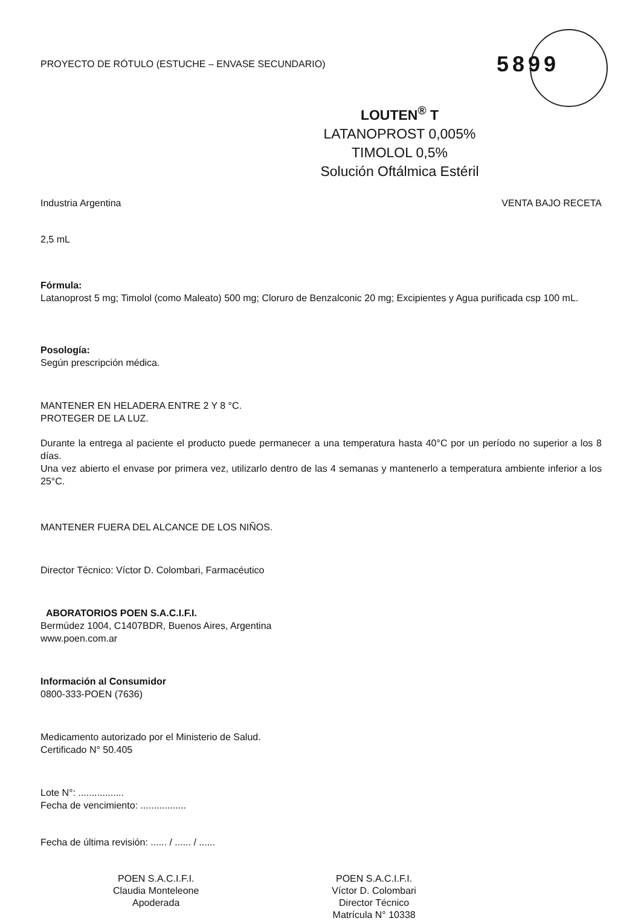PROYECTO DE RÓTULO (ESTUCHE – ENVASE SECUNDARIO) 5899
LOUTEN<sup>®</sup> T
LATANOPROST 0,005%
TIMOLOL 0,5%
Solución Oftálmica Estéril
Industria Argentina VENTA BAJO RECETA
2,5 mL
Fórmula:
Latanoprost 5 mg; Timolol (como Maleato) 500 mg; Cloruro de Benzalconic 20 mg; Excipientes y Agua purificada csp 100 mL.
Posología:
Según prescripción médica.
MANTENER EN HELADERA ENTRE 2 Y 8 °C.
PROTEGER DE LA LUZ.
Durante la entrega al paciente el producto puede permanecer a una temperatura hasta 40°C por un período no superior a los 8 días.
Una vez abierto el envase por primera vez, utilizarlo dentro de las 4 semanas y mantenerlo a temperatura ambiente inferior a los 25°C.
MANTENER FUERA DEL ALCANCE DE LOS NIÑOS.
Director Técnico: Víctor D. Colombari, Farmacéutico
ABORATORIOS POEN S.A.C.I.F.I.
Bermúdez 1004, C1407BDR, Buenos Aires, Argentina
www.poen.com.ar
Información al Consumidor
0800-333-POEN (7636)
Medicamento autorizado por el Ministerio de Salud.
Certificado N° 50.405
Lote N°: .................
Fecha de vencimiento: .................
Fecha de última revisión: ...... / ...... / ......
POEN S.A.C.I.F.I.
Claudia Monteleone
Apoderada
POEN S.A.C.I.F.I.
Víctor D. Colombari
Director Técnico
Matrícula N° 10338